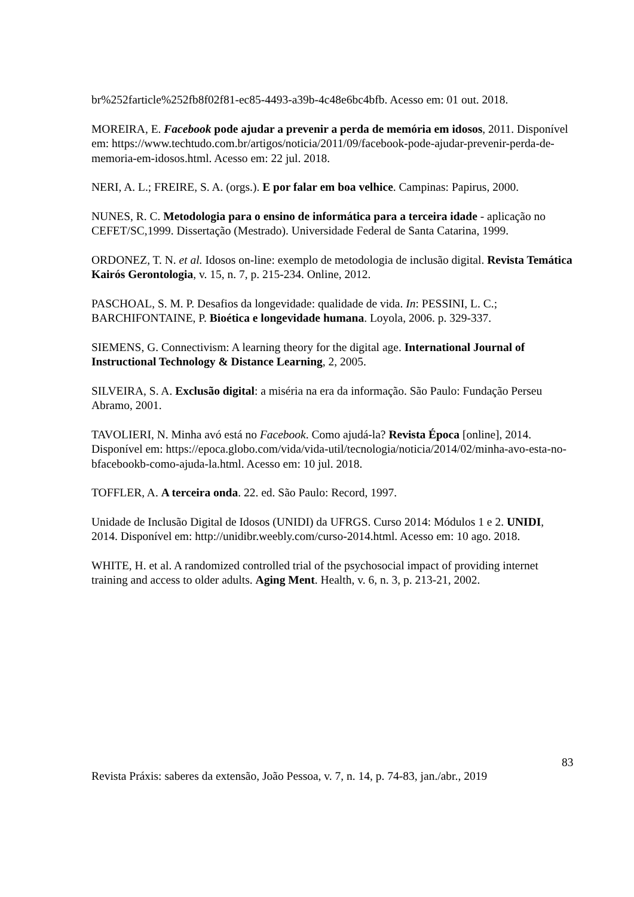br%252farticle%252fb8f02f81-ec85-4493-a39b-4c48e6bc4bfb. Acesso em: 01 out. 2018.
MOREIRA, E. Facebook pode ajudar a prevenir a perda de memória em idosos, 2011. Disponível em: https://www.techtudo.com.br/artigos/noticia/2011/09/facebook-pode-ajudar-prevenir-perda-de-memoria-em-idosos.html. Acesso em: 22 jul. 2018.
NERI, A. L.; FREIRE, S. A. (orgs.). E por falar em boa velhice. Campinas: Papirus, 2000.
NUNES, R. C. Metodologia para o ensino de informática para a terceira idade - aplicação no CEFET/SC,1999. Dissertação (Mestrado). Universidade Federal de Santa Catarina, 1999.
ORDONEZ, T. N. et al. Idosos on-line: exemplo de metodologia de inclusão digital. Revista Temática Kairós Gerontologia, v. 15, n. 7, p. 215-234. Online, 2012.
PASCHOAL, S. M. P. Desafios da longevidade: qualidade de vida. In: PESSINI, L. C.; BARCHIFONTAINE, P. Bioética e longevidade humana. Loyola, 2006. p. 329-337.
SIEMENS, G. Connectivism: A learning theory for the digital age. International Journal of Instructional Technology & Distance Learning, 2, 2005.
SILVEIRA, S. A. Exclusão digital: a miséria na era da informação. São Paulo: Fundação Perseu Abramo, 2001.
TAVOLIERI, N. Minha avó está no Facebook. Como ajudá-la? Revista Época [online], 2014. Disponível em: https://epoca.globo.com/vida/vida-util/tecnologia/noticia/2014/02/minha-avo-esta-no-bfacebookb-como-ajuda-la.html. Acesso em: 10 jul. 2018.
TOFFLER, A. A terceira onda. 22. ed. São Paulo: Record, 1997.
Unidade de Inclusão Digital de Idosos (UNIDI) da UFRGS. Curso 2014: Módulos 1 e 2. UNIDI, 2014. Disponível em: http://unidibr.weebly.com/curso-2014.html. Acesso em: 10 ago. 2018.
WHITE, H. et al. A randomized controlled trial of the psychosocial impact of providing internet training and access to older adults. Aging Ment. Health, v. 6, n. 3, p. 213-21, 2002.
83
Revista Práxis: saberes da extensão, João Pessoa, v. 7, n. 14, p. 74-83, jan./abr., 2019